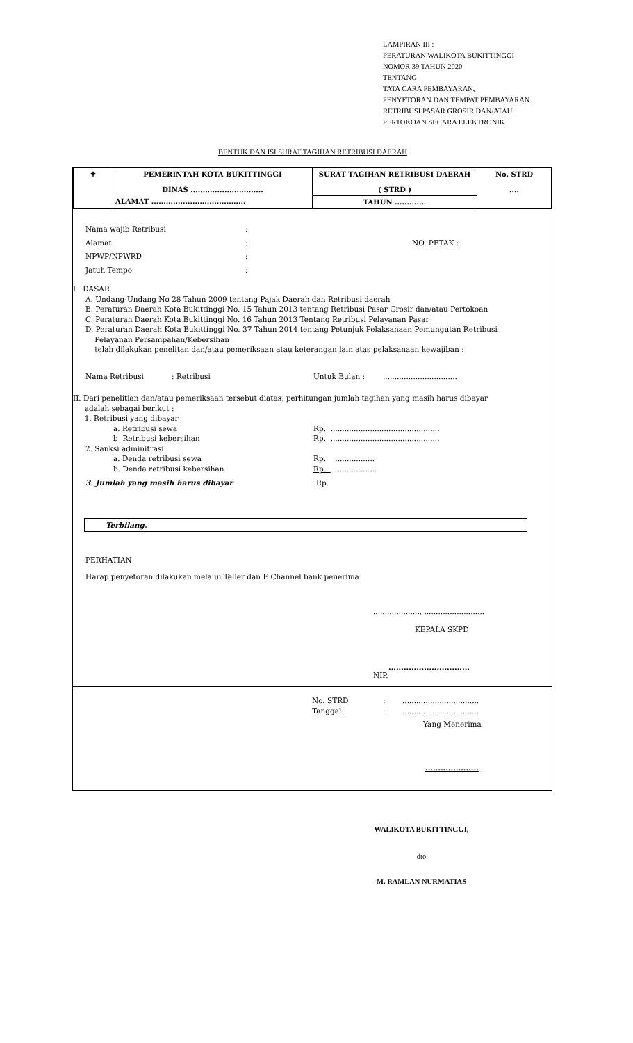LAMPIRAN III :
PERATURAN WALIKOTA BUKITTINGGI
NOMOR 39 TAHUN 2020
TENTANG
TATA CARA PEMBAYARAN,
PENYETORAN DAN TEMPAT PEMBAYARAN
RETRIBUSI PASAR GROSIR DAN/ATAU
PERTOKOAN SECARA ELEKTRONIK
BENTUK DAN ISI SURAT TAGIHAN RETRIBUSI DAERAH
| ⚜ | PEMERINTAH KOTA BUKITTINGGI DINAS .............................. ALAMAT ....................................... | SURAT TAGIHAN RETRIBUSI DAERAH ( STRD ) | No. STRD .... |
| | | TAHUN ............. | |
Nama wajib Retribusi:
Alamat: NO. PETAK :
NPWP/NPWRD:
Jatuh Tempo:
I DASAR
A. Undang-Undang No 28 Tahun 2009 tentang Pajak Daerah dan Retribusi daerah
B. Peraturan Daerah Kota Bukittinggi No. 15 Tahun 2013 tentang Retribusi Pasar Grosir dan/atau Pertokoan
C. Peraturan Daerah Kota Bukittinggi No. 16 Tahun 2013 Tentang Retribusi Pelayanan Pasar
D. Peraturan Daerah Kota Bukittinggi No. 37 Tahun 2014 tentang Petunjuk Pelaksanaan Pemungutan Retribusi
Pelayanan Persampahan/Kebersihan
telah dilakukan penelitan dan/atau pemeriksaan atau keterangan lain atas pelaksanaan kewajiban :
Nama Retribusi: Retribusi Untuk Bulan :................................
II. Dari penelitian dan/atau pemeriksaan tersebut diatas, perhitungan jumlah tagihan yang masih harus dibayar
adalah sebagai berikut :
1. Retribusi yang dibayar
a. Retribusi sewa Rp. ...............................................
b Retribusi kebersihan Rp. ...............................................
2. Sanksi adminitrasi
a. Denda retribusi sewa Rp. .................
b. Denda retribusi kebersihan Rp. .................
3. Jumlah yang masih harus dibayar Rp.
Terbilang,
PERHATIAN
Harap penyetoran dilakukan melalui Teller dan E Channel bank penerima
...................., ..........................
KEPALA SKPD
................................
NIP.
No. STRD:.................................
Tanggal:.................................
Yang Menerima
.....................
WALIKOTA BUKITTINGGI,
dto
M. RAMLAN NURMATIAS